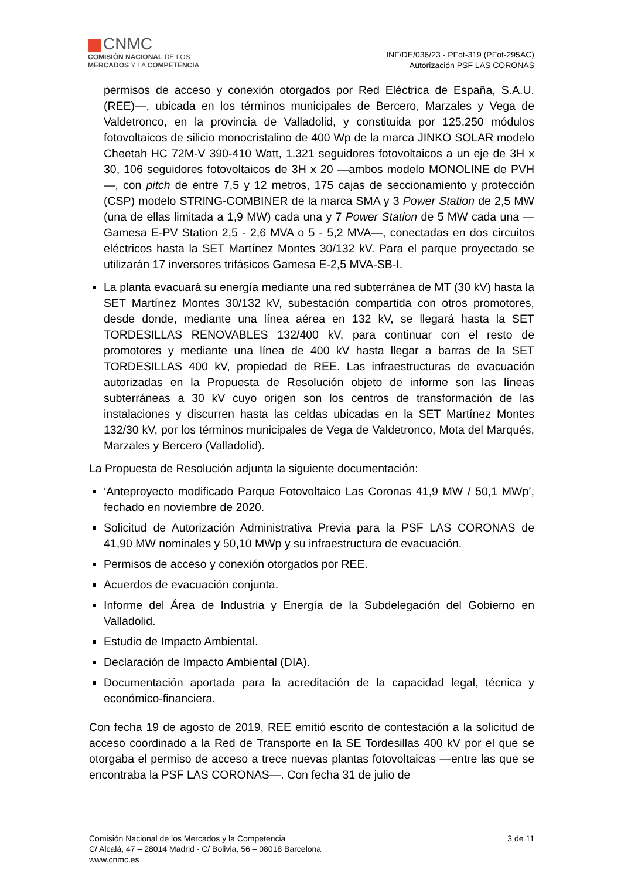CNMC
COMISIÓN NACIONAL DE LOS
MERCADOS Y LA COMPETENCIA
INF/DE/036/23 - PFot-319 (PFot-295AC)
Autorización PSF LAS CORONAS
permisos de acceso y conexión otorgados por Red Eléctrica de España, S.A.U. (REE)—, ubicada en los términos municipales de Bercero, Marzales y Vega de Valdetronco, en la provincia de Valladolid, y constituida por 125.250 módulos fotovoltaicos de silicio monocristalino de 400 Wp de la marca JINKO SOLAR modelo Cheetah HC 72M-V 390-410 Watt, 1.321 seguidores fotovoltaicos a un eje de 3H x 30, 106 seguidores fotovoltaicos de 3H x 20 —ambos modelo MONOLINE de PVH—, con pitch de entre 7,5 y 12 metros, 175 cajas de seccionamiento y protección (CSP) modelo STRING-COMBINER de la marca SMA y 3 Power Station de 2,5 MW (una de ellas limitada a 1,9 MW) cada una y 7 Power Station de 5 MW cada una —Gamesa E-PV Station 2,5 - 2,6 MVA o 5 - 5,2 MVA—, conectadas en dos circuitos eléctricos hasta la SET Martínez Montes 30/132 kV. Para el parque proyectado se utilizarán 17 inversores trifásicos Gamesa E-2,5 MVA-SB-I.
La planta evacuará su energía mediante una red subterránea de MT (30 kV) hasta la SET Martínez Montes 30/132 kV, subestación compartida con otros promotores, desde donde, mediante una línea aérea en 132 kV, se llegará hasta la SET TORDESILLAS RENOVABLES 132/400 kV, para continuar con el resto de promotores y mediante una línea de 400 kV hasta llegar a barras de la SET TORDESILLAS 400 kV, propiedad de REE. Las infraestructuras de evacuación autorizadas en la Propuesta de Resolución objeto de informe son las líneas subterráneas a 30 kV cuyo origen son los centros de transformación de las instalaciones y discurren hasta las celdas ubicadas en la SET Martínez Montes 132/30 kV, por los términos municipales de Vega de Valdetronco, Mota del Marqués, Marzales y Bercero (Valladolid).
La Propuesta de Resolución adjunta la siguiente documentación:
‘Anteproyecto modificado Parque Fotovoltaico Las Coronas 41,9 MW / 50,1 MWp’, fechado en noviembre de 2020.
Solicitud de Autorización Administrativa Previa para la PSF LAS CORONAS de 41,90 MW nominales y 50,10 MWp y su infraestructura de evacuación.
Permisos de acceso y conexión otorgados por REE.
Acuerdos de evacuación conjunta.
Informe del Área de Industria y Energía de la Subdelegación del Gobierno en Valladolid.
Estudio de Impacto Ambiental.
Declaración de Impacto Ambiental (DIA).
Documentación aportada para la acreditación de la capacidad legal, técnica y económico-financiera.
Con fecha 19 de agosto de 2019, REE emitió escrito de contestación a la solicitud de acceso coordinado a la Red de Transporte en la SE Tordesillas 400 kV por el que se otorgaba el permiso de acceso a trece nuevas plantas fotovoltaicas —entre las que se encontraba la PSF LAS CORONAS—. Con fecha 31 de julio de
Comisión Nacional de los Mercados y la Competencia
C/ Alcalá, 47 – 28014 Madrid - C/ Bolivia, 56 – 08018 Barcelona
www.cnmc.es
3 de 11